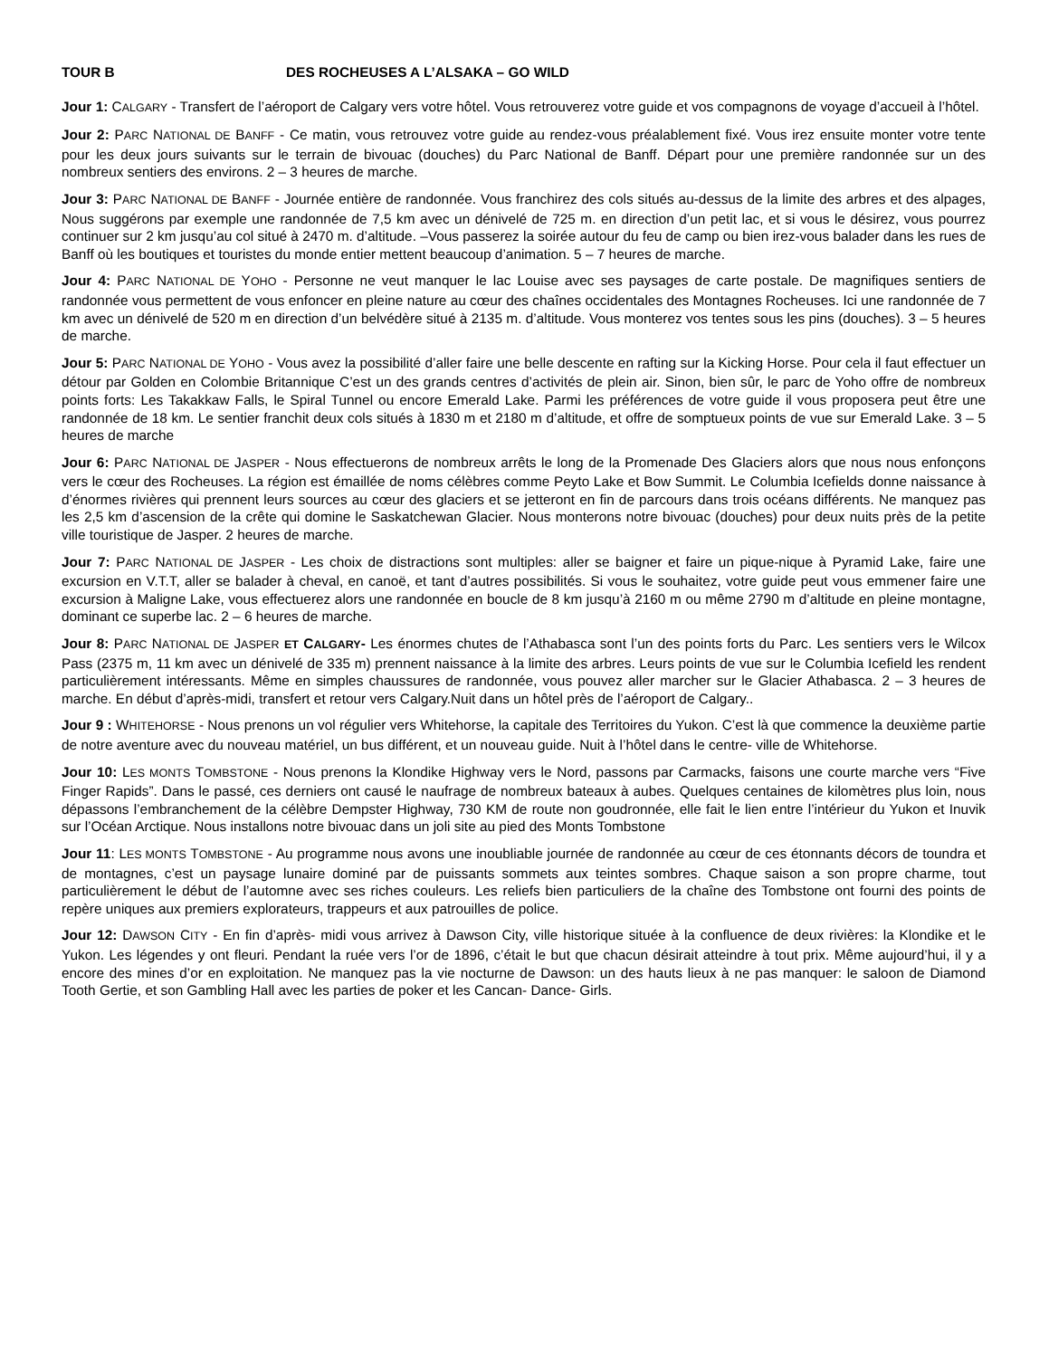TOUR B DES ROCHEUSES A L’ALSAKA – GO WILD
Jour 1: CALGARY - Transfert de l’aéroport de Calgary vers votre hôtel. Vous retrouverez votre guide et vos compagnons de voyage d’accueil à l’hôtel.
Jour 2: PARC NATIONAL DE BANFF - Ce matin, vous retrouvez votre guide au rendez-vous préalablement fixé. Vous irez ensuite monter votre tente pour les deux jours suivants sur le terrain de bivouac (douches) du Parc National de Banff. Départ pour une première randonnée sur un des nombreux sentiers des environs. 2 – 3 heures de marche.
Jour 3: PARC NATIONAL DE BANFF - Journée entière de randonnée. Vous franchirez des cols situés au-dessus de la limite des arbres et des alpages, Nous suggérons par exemple une randonnée de 7,5 km avec un dénivelé de 725 m. en direction d’un petit lac, et si vous le désirez, vous pourrez continuer sur 2 km jusqu’au col situé à 2470 m. d’altitude. –Vous passerez la soirée autour du feu de camp ou bien irez-vous balader dans les rues de Banff où les boutiques et touristes du monde entier mettent beaucoup d’animation. 5 – 7 heures de marche.
Jour 4: PARC NATIONAL DE YOHO - Personne ne veut manquer le lac Louise avec ses paysages de carte postale. De magnifiques sentiers de randonnée vous permettent de vous enfoncer en pleine nature au cœur des chaînes occidentales des Montagnes Rocheuses. Ici une randonnée de 7 km avec un dénivelé de 520 m en direction d’un belvédère situé à 2135 m. d’altitude. Vous monterez vos tentes sous les pins (douches). 3 – 5 heures de marche.
Jour 5: PARC NATIONAL DE YOHO - Vous avez la possibilité d’aller faire une belle descente en rafting sur la Kicking Horse. Pour cela il faut effectuer un détour par Golden en Colombie Britannique C’est un des grands centres d’activités de plein air. Sinon, bien sûr, le parc de Yoho offre de nombreux points forts: Les Takakkaw Falls, le Spiral Tunnel ou encore Emerald Lake. Parmi les préférences de votre guide il vous proposera peut être une randonnée de 18 km. Le sentier franchit deux cols situés à 1830 m et 2180 m d’altitude, et offre de somptueux points de vue sur Emerald Lake. 3 – 5 heures de marche
Jour 6: PARC NATIONAL DE JASPER - Nous effectuerons de nombreux arrêts le long de la Promenade Des Glaciers alors que nous nous enfonçons vers le cœur des Rocheuses. La région est émaillée de noms célèbres comme Peyto Lake et Bow Summit. Le Columbia Icefields donne naissance à d’énormes rivières qui prennent leurs sources au cœur des glaciers et se jetteront en fin de parcours dans trois océans différents. Ne manquez pas les 2,5 km d’ascension de la crête qui domine le Saskatchewan Glacier. Nous monterons notre bivouac (douches) pour deux nuits près de la petite ville touristique de Jasper. 2 heures de marche.
Jour 7: PARC NATIONAL DE JASPER - Les choix de distractions sont multiples: aller se baigner et faire un pique-nique à Pyramid Lake, faire une excursion en V.T.T, aller se balader à cheval, en canoë, et tant d’autres possibilités. Si vous le souhaitez, votre guide peut vous emmener faire une excursion à Maligne Lake, vous effectuerez alors une randonnée en boucle de 8 km jusqu’à 2160 m ou même 2790 m d’altitude en pleine montagne, dominant ce superbe lac. 2 – 6 heures de marche.
Jour 8: PARC NATIONAL DE JASPER ET CALGARY- Les énormes chutes de l’Athabasca sont l’un des points forts du Parc. Les sentiers vers le Wilcox Pass (2375 m, 11 km avec un dénivelé de 335 m) prennent naissance à la limite des arbres. Leurs points de vue sur le Columbia Icefield les rendent particulièrement intéressants. Même en simples chaussures de randonnée, vous pouvez aller marcher sur le Glacier Athabasca. 2 – 3 heures de marche. En début d’après-midi, transfert et retour vers Calgary.Nuit dans un hôtel près de l’aéroport de Calgary..
Jour 9 : WHITEHORSE - Nous prenons un vol régulier vers Whitehorse, la capitale des Territoires du Yukon. C’est là que commence la deuxième partie de notre aventure avec du nouveau matériel, un bus différent, et un nouveau guide. Nuit à l’hôtel dans le centre- ville de Whitehorse.
Jour 10: LES MONTS TOMBSTONE - Nous prenons la Klondike Highway vers le Nord, passons par Carmacks, faisons une courte marche vers “Five Finger Rapids”. Dans le passé, ces derniers ont causé le naufrage de nombreux bateaux à aubes. Quelques centaines de kilomètres plus loin, nous dépassons l’embranchement de la célèbre Dempster Highway, 730 KM de route non goudronnée, elle fait le lien entre l’intérieur du Yukon et Inuvik sur l’Océan Arctique. Nous installons notre bivouac dans un joli site au pied des Monts Tombstone
Jour 11: LES MONTS TOMBSTONE - Au programme nous avons une inoubliable journée de randonnée au cœur de ces étonnants décors de toundra et de montagnes, c’est un paysage lunaire dominé par de puissants sommets aux teintes sombres. Chaque saison a son propre charme, tout particulièrement le début de l’automne avec ses riches couleurs. Les reliefs bien particuliers de la chaîne des Tombstone ont fourni des points de repère uniques aux premiers explorateurs, trappeurs et aux patrouilles de police.
Jour 12: DAWSON CITY - En fin d’après- midi vous arrivez à Dawson City, ville historique située à la confluence de deux rivières: la Klondike et le Yukon. Les légendes y ont fleuri. Pendant la ruée vers l’or de 1896, c’était le but que chacun désirait atteindre à tout prix. Même aujourd’hui, il y a encore des mines d’or en exploitation. Ne manquez pas la vie nocturne de Dawson: un des hauts lieux à ne pas manquer: le saloon de Diamond Tooth Gertie, et son Gambling Hall avec les parties de poker et les Cancan- Dance- Girls.